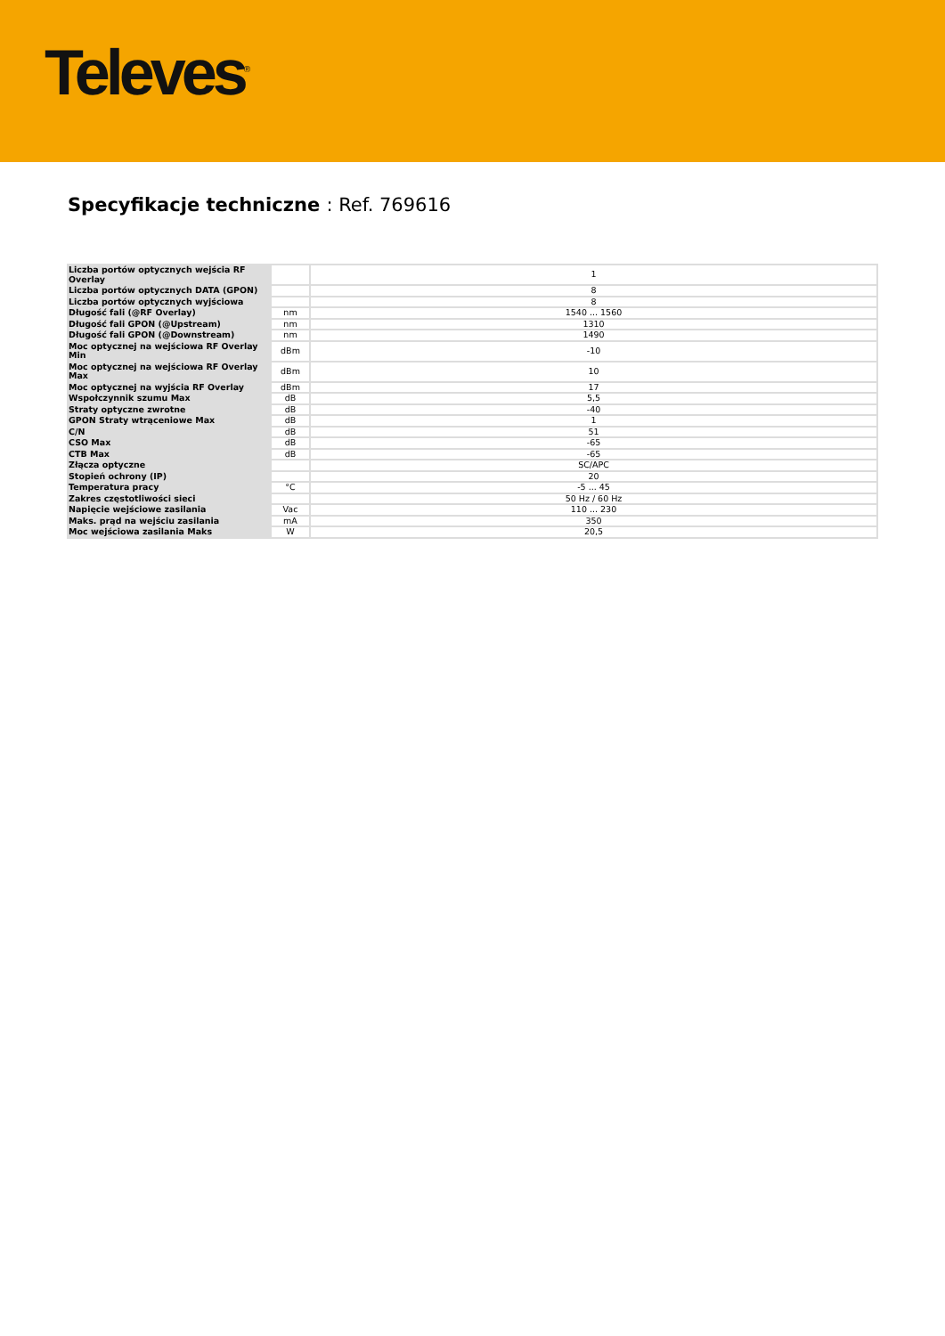Televes<sup>®</sup>
Specyfikacje techniczne : Ref. 769616
| Liczba portów optycznych wejścia RF Overlay | | 1 |
| Liczba portów optycznych DATA (GPON) | | 8 |
| Liczba portów optycznych wyjściowa | | 8 |
| Długość fali (@RF Overlay) | nm | 1540 ... 1560 |
| Długość fali GPON (@Upstream) | nm | 1310 |
| Długość fali GPON (@Downstream) | nm | 1490 |
| Moc optycznej na wejściowa RF Overlay Min | dBm | -10 |
| Moc optycznej na wejściowa RF Overlay Max | dBm | 10 |
| Moc optycznej na wyjścia RF Overlay | dBm | 17 |
| Wspołczynnik szumu Max | dB | 5,5 |
| Straty optyczne zwrotne | dB | -40 |
| GPON Straty wtrąceniowe Max | dB | 1 |
| C/N | dB | 51 |
| CSO Max | dB | -65 |
| CTB Max | dB | -65 |
| Złącza optyczne | | SC/APC |
| Stopień ochrony (IP) | | 20 |
| Temperatura pracy | °C | -5 ... 45 |
| Zakres częstotliwości sieci | | 50 Hz / 60 Hz |
| Napięcie wejściowe zasilania | Vac | 110 ... 230 |
| Maks. prąd na wejściu zasilania | mA | 350 |
| Moc wejściowa zasilania Maks | W | 20,5 |